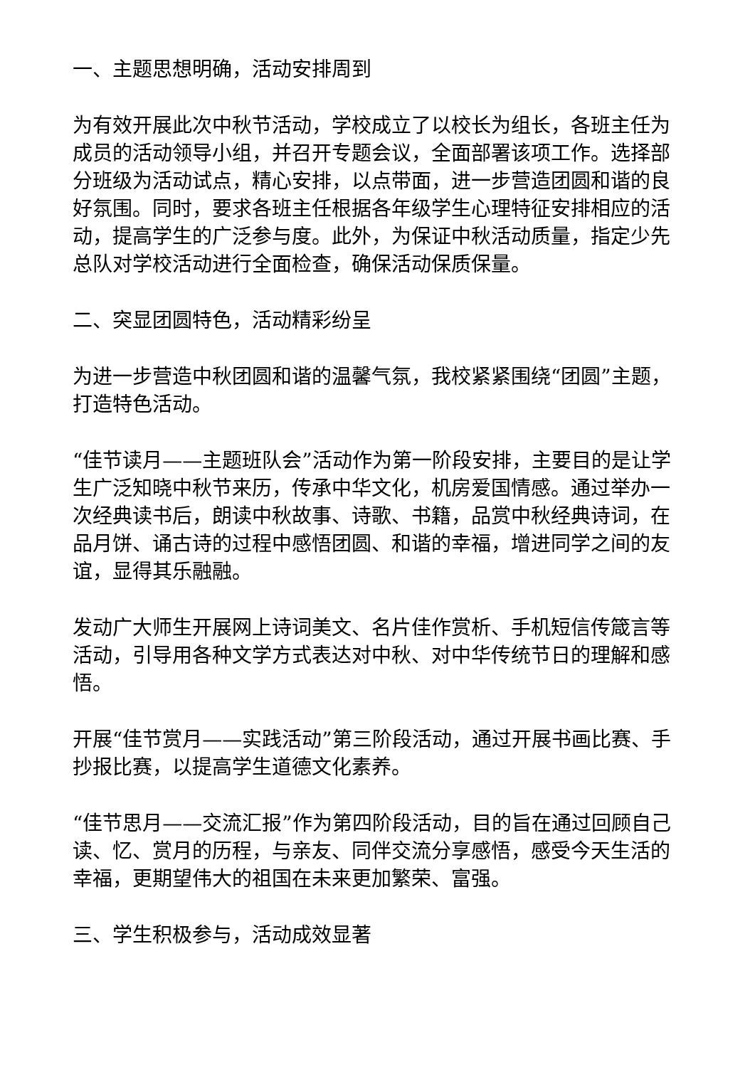一、主题思想明确，活动安排周到
为有效开展此次中秋节活动，学校成立了以校长为组长，各班主任为成员的活动领导小组，并召开专题会议，全面部署该项工作。选择部分班级为活动试点，精心安排，以点带面，进一步营造团圆和谐的良好氛围。同时，要求各班主任根据各年级学生心理特征安排相应的活动，提高学生的广泛参与度。此外，为保证中秋活动质量，指定少先总队对学校活动进行全面检查，确保活动保质保量。
二、突显团圆特色，活动精彩纷呈
为进一步营造中秋团圆和谐的温馨气氛，我校紧紧围绕“团圆”主题，打造特色活动。
“佳节读月——主题班队会”活动作为第一阶段安排，主要目的是让学生广泛知晓中秋节来历，传承中华文化，机房爱国情感。通过举办一次经典读书后，朗读中秋故事、诗歌、书籍，品赏中秋经典诗词，在品月饼、诵古诗的过程中感悟团圆、和谐的幸福，增进同学之间的友谊，显得其乐融融。
发动广大师生开展网上诗词美文、名片佳作赏析、手机短信传箴言等活动，引导用各种文学方式表达对中秋、对中华传统节日的理解和感悟。
开展“佳节赏月——实践活动”第三阶段活动，通过开展书画比赛、手抄报比赛，以提高学生道德文化素养。
“佳节思月——交流汇报”作为第四阶段活动，目的旨在通过回顾自己读、忆、赏月的历程，与亲友、同伴交流分享感悟，感受今天生活的幸福，更期望伟大的祖国在未来更加繁荣、富强。
三、学生积极参与，活动成效显著